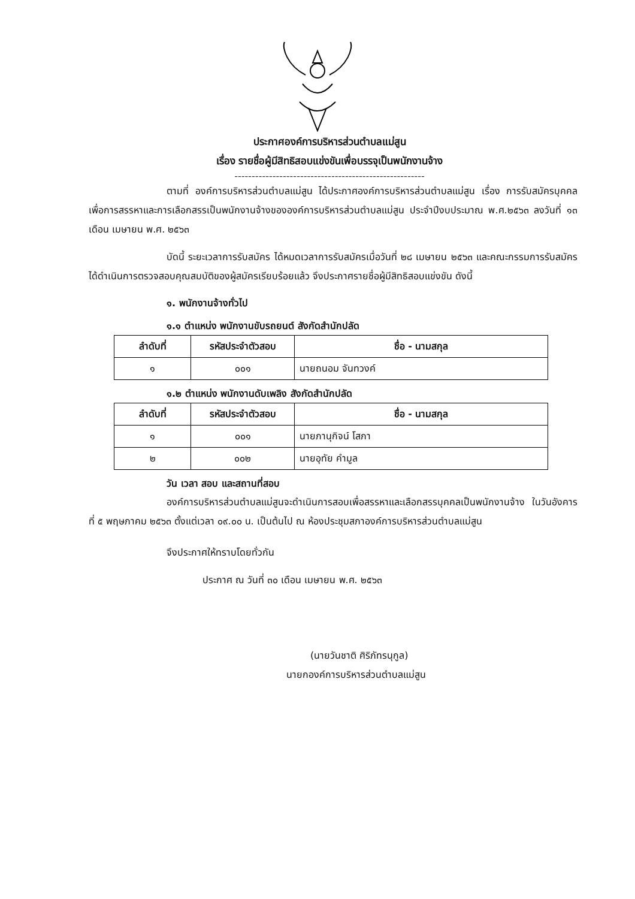ประกาศองค์การบริหารส่วนตำบลแม่สูน
เรื่อง รายชื่อผู้มีสิทธิสอบแข่งขันเพื่อบรรจุเป็นพนักงานจ้าง
-------------------------------------------------------
ตามที่ องค์การบริหารส่วนตำบลแม่สูน ได้ประกาศองค์การบริหารส่วนตำบลแม่สูน เรื่อง การรับสมัครบุคคลเพื่อการสรรหาและการเลือกสรรเป็นพนักงานจ้างขององค์การบริหารส่วนตำบลแม่สูน ประจำปีงบประมาณ พ.ศ.๒๕๖๓ ลงวันที่ ๑๓ เดือน เมษายน พ.ศ. ๒๕๖๓
บัดนี้ ระยะเวลาการรับสมัคร ได้หมดเวลาการรับสมัครเมื่อวันที่ ๒๘ เมษายน ๒๕๖๓ และคณะกรรมการรับสมัคร ได้ดำเนินการตรวจสอบคุณสมบัติของผู้สมัครเรียบร้อยแล้ว จึงประกาศรายชื่อผู้มีสิทธิสอบแข่งขัน ดังนี้
๑. พนักงานจ้างทั่วไป
๑.๑ ตำแหน่ง พนักงานขับรถยนต์ สังกัดสำนักปลัด
| ลำดับที่ | รหัสประจำตัวสอบ | ชื่อ - นามสกุล |
| --- | --- | --- |
| ๑ | ๐๐๑ | นายถนอม จันทวงค์ |
๑.๒ ตำแหน่ง พนักงานดับเพลิง สังกัดสำนักปลัด
| ลำดับที่ | รหัสประจำตัวสอบ | ชื่อ - นามสกุล |
| --- | --- | --- |
| ๑ | ๐๐๑ | นายภานุกิจน์ โสภา |
| ๒ | ๐๐๒ | นายอุทัย คำมูล |
วัน เวลา สอบ และสถานที่สอบ
องค์การบริหารส่วนตำบลแม่สูนจะดำเนินการสอบเพื่อสรรหาและเลือกสรรบุคคลเป็นพนักงานจ้าง ในวันอังคาร ที่ ๕ พฤษภาคม ๒๕๖๓ ตั้งแต่เวลา ๐๙.๐๐ น. เป็นต้นไป ณ ห้องประชุมสภาองค์การบริหารส่วนตำบลแม่สูน
จึงประกาศให้ทราบโดยทั่วกัน
ประกาศ ณ วันที่ ๓๐ เดือน เมษายน พ.ศ. ๒๕๖๓
(นายวันชาติ ศิริภัทรนุกูล)
นายกองค์การบริหารส่วนตำบลแม่สูน